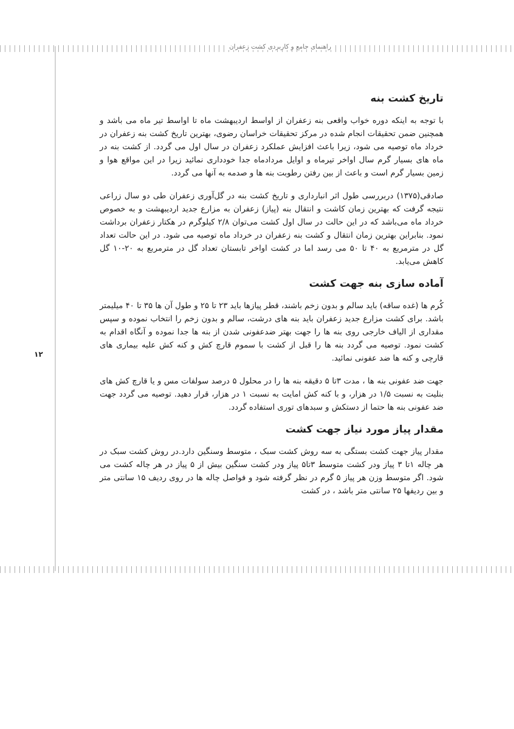راهنمای جامع و کاربردی کشت زعفران
۱۲
تاریخ کشت بنه
با توجه به اینکه دوره خواب واقعی بنه زعفران از اواسط اردیبهشت ماه تا اواسط تیر ماه می باشد و همچنین ضمن تحقیقات انجام شده در مرکز تحقیقات خراسان رضوی، بهترین تاریخ کشت بنه زعفران در خرداد ماه توصیه می شود، زیرا باعث افزایش عملکرد زعفران در سال اول می گردد. از کشت بنه در ماه های بسیار گرم سال اواخر تیرماه و اوایل مردادماه جدا خودداری نمائید زیرا در این مواقع هوا و زمین بسیار گرم است و باعث از بین رفتن رطوبت بنه ها و صدمه به آنها می گردد.
صادقی(۱۳۷۵) دربررسی طول اثر انبارداری و تاریخ کشت بنه در گل‌آوری زعفران طی دو سال زراعی نتیجه گرفت که بهترین زمان کاشت و انتقال بنه (پیاز) زعفران به مزارع جدید اردیبهشت و به خصوص خرداد ماه می‌باشد که در این حالت در سال اول کشت می‌توان ۲/۸ کیلوگرم در هکتار زعفران برداشت نمود. بنابراین بهترین زمان انتقال و کشت بنه زعفران در خرداد ماه توصیه می شود. در این حالت تعداد گل در مترمربع به ۴۰ تا ۵۰ می رسد اما در کشت اواخر تابستان تعداد گل در مترمربع به ۲۰-۱۰ گل کاهش می‌یابد.
آماده سازی بنه جهت کشت
کُرم ها (غده ساقه) باید سالم و بدون زخم باشند، قطر پیازها باید ۲۳ تا ۲۵ و طول آن ها ۳۵ تا ۴۰ میلیمتر باشد. برای کشت مزارع جدید زعفران باید بنه های درشت، سالم و بدون زخم را انتخاب نموده و سپس مقداری از الیاف خارجی روی بنه ها را جهت بهتر ضدعفونی شدن از بنه ها جدا نموده و آنگاه اقدام به کشت نمود. توصیه می گردد بنه ها را قبل از کشت با سموم قارچ کش و کنه کش علیه بیماری های قارچی و کنه ها ضد عفونی نمائید.
جهت ضد عفونی بنه ها ، مدت ۳تا ۵ دقیقه بنه ها را در محلول ۵ درصد سولفات مس و یا قارچ کش های بنلیت به نسبت ۱/۵ در هزار، و با کنه کش امایت به نسبت ۱ در هزار، قرار دهید. توصیه می گردد جهت ضد عفونی بنه ها حتما از دستکش و سبدهای توری استفاده گردد.
مقدار پیاز مورد نیاز جهت کشت
مقدار پیاز جهت کشت بستگی به سه روش کشت سبک ، متوسط وسنگین دارد.در روش کشت سبک در هر چاله ۱تا ۳ پیاز ودر کشت متوسط ۳تا۵ پیاز ودر کشت سنگین بیش از ۵ پیاز در هر چاله کشت می شود. اگر متوسط وزن هر پیاز ۵ گرم در نظر گرفته شود و فواصل چاله ها در روی ردیف ۱۵ سانتی متر و بین ردیفها ۲۵ سانتی متر باشد ، در کشت